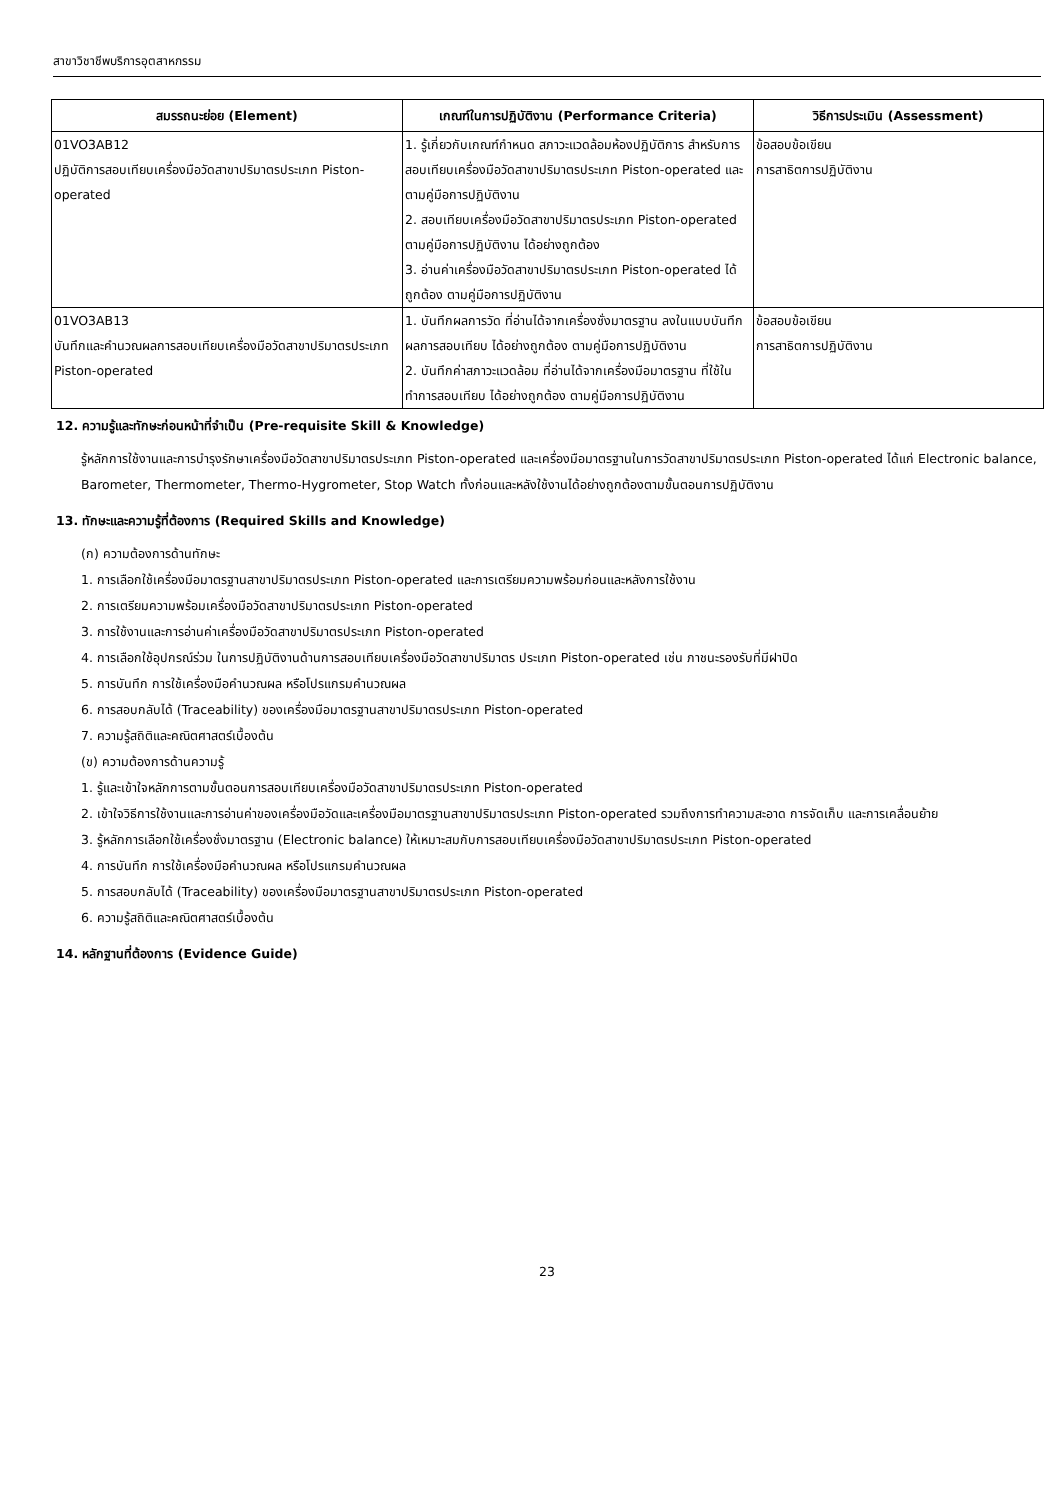สาขาวิชาชีพบริการอุตสาหกรรม
| สมรรถนะย่อย (Element) | เกณฑ์ในการปฏิบัติงาน (Performance Criteria) | วิธีการประเมิน (Assessment) |
| --- | --- | --- |
| 01VO3AB12 ปฏิบัติการสอบเทียบเครื่องมือวัดสาขาปริมาตรประเภท Piston-operated | 1. รู้เกี่ยวกับเกณฑ์กำหนด สภาวะแวดล้อมห้องปฏิบัติการ สำหรับการสอบเทียบเครื่องมือวัดสาขาปริมาตรประเภท Piston-operated และ ตามคู่มือการปฏิบัติงาน 2. สอบเทียบเครื่องมือวัดสาขาปริมาตรประเภท Piston-operated ตามคู่มือการปฏิบัติงาน ได้อย่างถูกต้อง 3. อ่านค่าเครื่องมือวัดสาขาปริมาตรประเภท Piston-operated ได้ถูกต้อง ตามคู่มือการปฏิบัติงาน | ข้อสอบข้อเขียน การสาธิตการปฏิบัติงาน |
| 01VO3AB13 บันทึกและคำนวณผลการสอบเทียบเครื่องมือวัดสาขาปริมาตรประเภท Piston-operated | 1. บันทึกผลการวัด ที่อ่านได้จากเครื่องชั่งมาตรฐาน ลงในแบบบันทึกผลการสอบเทียบ ได้อย่างถูกต้อง ตามคู่มือการปฏิบัติงาน 2. บันทึกค่าสภาวะแวดล้อม ที่อ่านได้จากเครื่องมือมาตรฐาน ที่ใช้ในทำการสอบเทียบ ได้อย่างถูกต้อง ตามคู่มือการปฏิบัติงาน | ข้อสอบข้อเขียน การสาธิตการปฏิบัติงาน |
12. ความรู้และทักษะก่อนหน้าที่จำเป็น (Pre-requisite Skill & Knowledge)
รู้หลักการใช้งานและการบำรุงรักษาเครื่องมือวัดสาขาปริมาตรประเภท Piston-operated และเครื่องมือมาตรฐานในการวัดสาขาปริมาตรประเภท Piston-operated ได้แก่ Electronic balance, Barometer, Thermometer, Thermo-Hygrometer, Stop Watch ทั้งก่อนและหลังใช้งานได้อย่างถูกต้องตามขั้นตอนการปฏิบัติงาน
13. ทักษะและความรู้ที่ต้องการ (Required Skills and Knowledge)
(ก) ความต้องการด้านทักษะ
1. การเลือกใช้เครื่องมือมาตรฐานสาขาปริมาตรประเภท Piston-operated และการเตรียมความพร้อมก่อนและหลังการใช้งาน
2. การเตรียมความพร้อมเครื่องมือวัดสาขาปริมาตรประเภท Piston-operated
3. การใช้งานและการอ่านค่าเครื่องมือวัดสาขาปริมาตรประเภท Piston-operated
4. การเลือกใช้อุปกรณ์ร่วม ในการปฏิบัติงานด้านการสอบเทียบเครื่องมือวัดสาขาปริมาตร ประเภท Piston-operated เช่น ภาชนะรองรับที่มีฝาปิด
5. การบันทึก การใช้เครื่องมือคำนวณผล หรือโปรแกรมคำนวณผล
6. การสอบกลับได้ (Traceability) ของเครื่องมือมาตรฐานสาขาปริมาตรประเภท Piston-operated
7. ความรู้สถิติและคณิตศาสตร์เบื้องต้น
(ข) ความต้องการด้านความรู้
1. รู้และเข้าใจหลักการตามขั้นตอนการสอบเทียบเครื่องมือวัดสาขาปริมาตรประเภท Piston-operated
2. เข้าใจวิธีการใช้งานและการอ่านค่าของเครื่องมือวัดและเครื่องมือมาตรฐานสาขาปริมาตรประเภท Piston-operated รวมถึงการทำความสะอาด การจัดเก็บ และการเคลื่อนย้าย
3. รู้หลักการเลือกใช้เครื่องชั่งมาตรฐาน (Electronic balance) ให้เหมาะสมกับการสอบเทียบเครื่องมือวัดสาขาปริมาตรประเภท Piston-operated
4. การบันทึก การใช้เครื่องมือคำนวณผล หรือโปรแกรมคำนวณผล
5. การสอบกลับได้ (Traceability) ของเครื่องมือมาตรฐานสาขาปริมาตรประเภท Piston-operated
6. ความรู้สถิติและคณิตศาสตร์เบื้องต้น
14. หลักฐานที่ต้องการ (Evidence Guide)
23